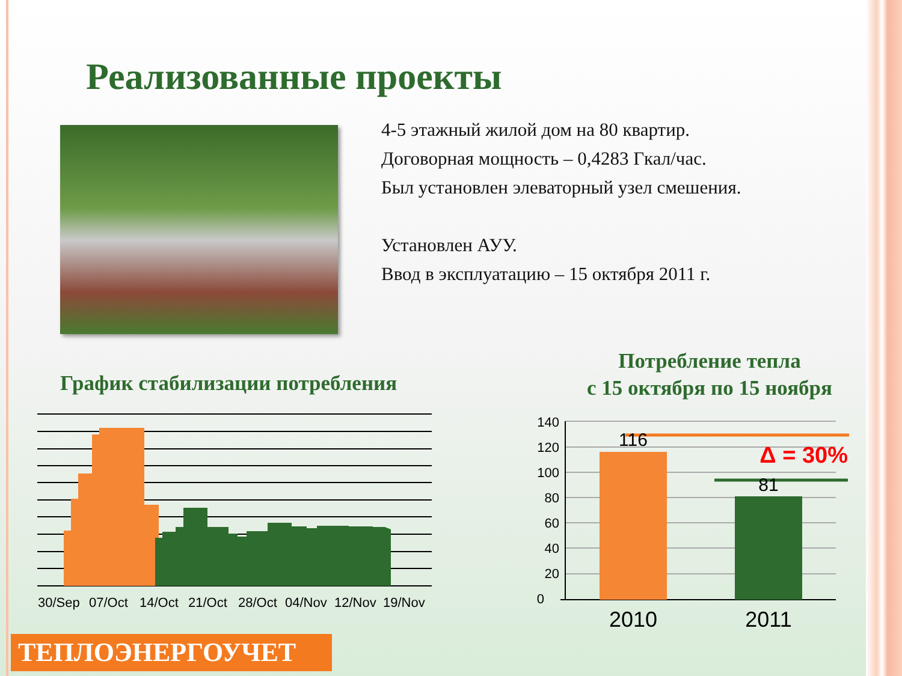Реализованные проекты
4-5 этажный жилой дом на 80 квартир.
Договорная мощность – 0,4283 Гкал/час.
Был установлен элеваторный узел смешения.
Установлен АУУ.
Ввод в эксплуатацию – 15 октября 2011 г.
График стабилизации потребления
Потребление тепла
с 15 октября по 15 ноября
30/Sep 07/Oct 14/Oct 21/Oct 28/Oct 04/Nov 12/Nov 19/Nov
140
120
100
80
60
40
20
0
116
81
Δ = 30%
2010
2011
ТЕПЛОЭНЕРГОУЧЕТ